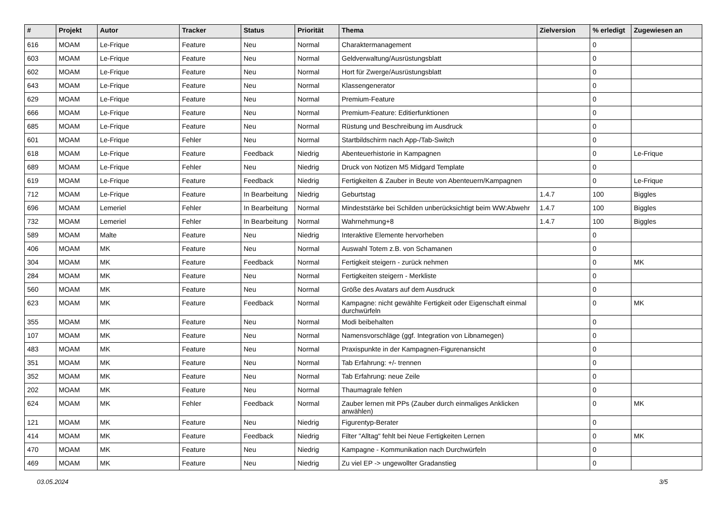| # | Projekt | Autor | Tracker | Status | Priorität | Thema | Zielversion | % erledigt | Zugewiesen an |
| --- | --- | --- | --- | --- | --- | --- | --- | --- | --- |
| 616 | MOAM | Le-Frique | Feature | Neu | Normal | Charaktermanagement | | 0 | |
| 603 | MOAM | Le-Frique | Feature | Neu | Normal | Geldverwaltung/Ausrüstungsblatt | | 0 | |
| 602 | MOAM | Le-Frique | Feature | Neu | Normal | Hort für Zwerge/Ausrüstungsblatt | | 0 | |
| 643 | MOAM | Le-Frique | Feature | Neu | Normal | Klassengenerator | | 0 | |
| 629 | MOAM | Le-Frique | Feature | Neu | Normal | Premium-Feature | | 0 | |
| 666 | MOAM | Le-Frique | Feature | Neu | Normal | Premium-Feature: Editierfunktionen | | 0 | |
| 685 | MOAM | Le-Frique | Feature | Neu | Normal | Rüstung und Beschreibung im Ausdruck | | 0 | |
| 601 | MOAM | Le-Frique | Fehler | Neu | Normal | Startbildschirm nach App-/Tab-Switch | | 0 | |
| 618 | MOAM | Le-Frique | Feature | Feedback | Niedrig | Abenteuerhistorie in Kampagnen | | 0 | Le-Frique |
| 689 | MOAM | Le-Frique | Fehler | Neu | Niedrig | Druck von Notizen M5 Midgard Template | | 0 | |
| 619 | MOAM | Le-Frique | Feature | Feedback | Niedrig | Fertigkeiten & Zauber in Beute von Abenteuern/Kampagnen | | 0 | Le-Frique |
| 712 | MOAM | Le-Frique | Feature | In Bearbeitung | Niedrig | Geburtstag | 1.4.7 | 100 | Biggles |
| 696 | MOAM | Lemeriel | Fehler | In Bearbeitung | Normal | Mindeststärke bei Schilden unberücksichtigt beim WW:Abwehr | 1.4.7 | 100 | Biggles |
| 732 | MOAM | Lemeriel | Fehler | In Bearbeitung | Normal | Wahrnehmung+8 | 1.4.7 | 100 | Biggles |
| 589 | MOAM | Malte | Feature | Neu | Niedrig | Interaktive Elemente hervorheben | | 0 | |
| 406 | MOAM | MK | Feature | Neu | Normal | Auswahl Totem z.B. von Schamanen | | 0 | |
| 304 | MOAM | MK | Feature | Feedback | Normal | Fertigkeit steigern - zurück nehmen | | 0 | MK |
| 284 | MOAM | MK | Feature | Neu | Normal | Fertigkeiten steigern - Merkliste | | 0 | |
| 560 | MOAM | MK | Feature | Neu | Normal | Größe des Avatars auf dem Ausdruck | | 0 | |
| 623 | MOAM | MK | Feature | Feedback | Normal | Kampagne: nicht gewählte Fertigkeit oder Eigenschaft einmal durchwürfeln | | 0 | MK |
| 355 | MOAM | MK | Feature | Neu | Normal | Modi beibehalten | | 0 | |
| 107 | MOAM | MK | Feature | Neu | Normal | Namensvorschläge (ggf. Integration von Libnamegen) | | 0 | |
| 483 | MOAM | MK | Feature | Neu | Normal | Praxispunkte in der Kampagnen-Figurenansicht | | 0 | |
| 351 | MOAM | MK | Feature | Neu | Normal | Tab Erfahrung: +/- trennen | | 0 | |
| 352 | MOAM | MK | Feature | Neu | Normal | Tab Erfahrung: neue Zeile | | 0 | |
| 202 | MOAM | MK | Feature | Neu | Normal | Thaumagrale fehlen | | 0 | |
| 624 | MOAM | MK | Fehler | Feedback | Normal | Zauber lernen mit PPs (Zauber durch einmaliges Anklicken anwählen) | | 0 | MK |
| 121 | MOAM | MK | Feature | Neu | Niedrig | Figurentyp-Berater | | 0 | |
| 414 | MOAM | MK | Feature | Feedback | Niedrig | Filter "Alltag" fehlt bei Neue Fertigkeiten Lernen | | 0 | MK |
| 470 | MOAM | MK | Feature | Neu | Niedrig | Kampagne - Kommunikation nach Durchwürfeln | | 0 | |
| 469 | MOAM | MK | Feature | Neu | Niedrig | Zu viel EP -> ungewollter Gradanstieg | | 0 | |
03.05.2024 3/5